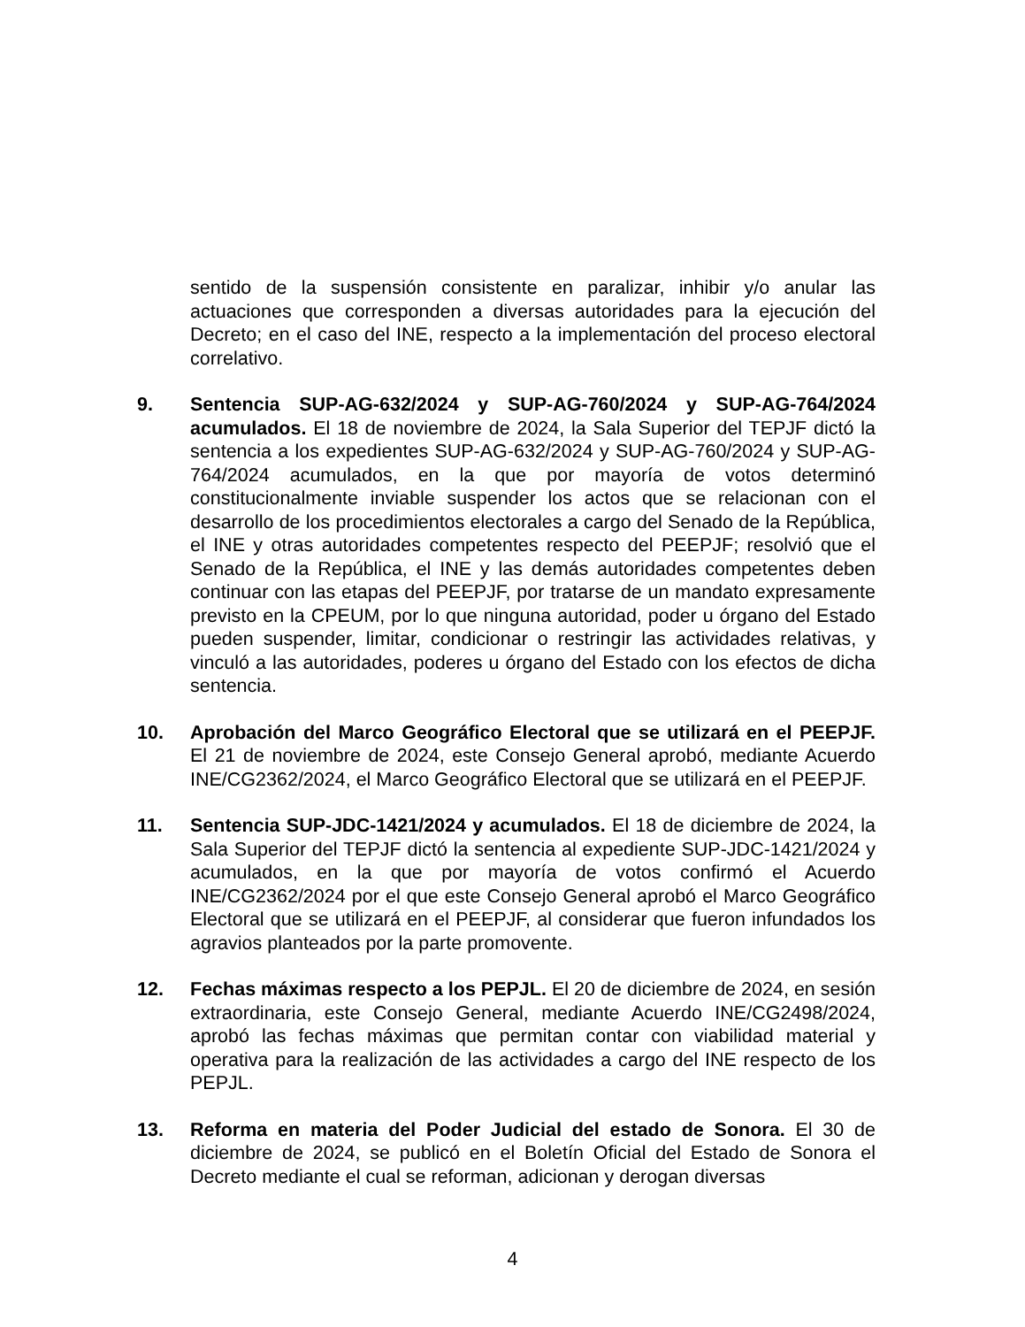sentido de la suspensión consistente en paralizar, inhibir y/o anular las actuaciones que corresponden a diversas autoridades para la ejecución del Decreto; en el caso del INE, respecto a la implementación del proceso electoral correlativo.
9. Sentencia SUP-AG-632/2024 y SUP-AG-760/2024 y SUP-AG-764/2024 acumulados. El 18 de noviembre de 2024, la Sala Superior del TEPJF dictó la sentencia a los expedientes SUP-AG-632/2024 y SUP-AG-760/2024 y SUP-AG-764/2024 acumulados, en la que por mayoría de votos determinó constitucionalmente inviable suspender los actos que se relacionan con el desarrollo de los procedimientos electorales a cargo del Senado de la República, el INE y otras autoridades competentes respecto del PEEPJF; resolvió que el Senado de la República, el INE y las demás autoridades competentes deben continuar con las etapas del PEEPJF, por tratarse de un mandato expresamente previsto en la CPEUM, por lo que ninguna autoridad, poder u órgano del Estado pueden suspender, limitar, condicionar o restringir las actividades relativas, y vinculó a las autoridades, poderes u órgano del Estado con los efectos de dicha sentencia.
10. Aprobación del Marco Geográfico Electoral que se utilizará en el PEEPJF. El 21 de noviembre de 2024, este Consejo General aprobó, mediante Acuerdo INE/CG2362/2024, el Marco Geográfico Electoral que se utilizará en el PEEPJF.
11. Sentencia SUP-JDC-1421/2024 y acumulados. El 18 de diciembre de 2024, la Sala Superior del TEPJF dictó la sentencia al expediente SUP-JDC-1421/2024 y acumulados, en la que por mayoría de votos confirmó el Acuerdo INE/CG2362/2024 por el que este Consejo General aprobó el Marco Geográfico Electoral que se utilizará en el PEEPJF, al considerar que fueron infundados los agravios planteados por la parte promovente.
12. Fechas máximas respecto a los PEPJL. El 20 de diciembre de 2024, en sesión extraordinaria, este Consejo General, mediante Acuerdo INE/CG2498/2024, aprobó las fechas máximas que permitan contar con viabilidad material y operativa para la realización de las actividades a cargo del INE respecto de los PEPJL.
13. Reforma en materia del Poder Judicial del estado de Sonora. El 30 de diciembre de 2024, se publicó en el Boletín Oficial del Estado de Sonora el Decreto mediante el cual se reforman, adicionan y derogan diversas
4